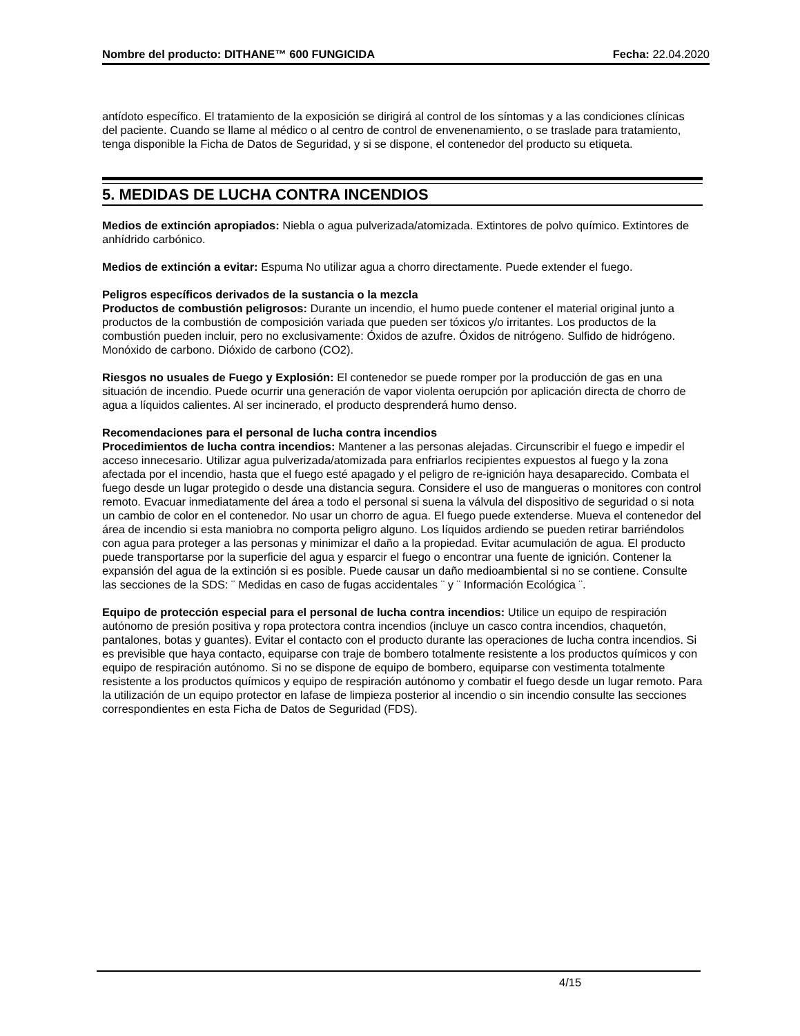Nombre del producto: DITHANE™ 600 FUNGICIDA Fecha: 22.04.2020
antídoto específico. El tratamiento de la exposición se dirigirá al control de los síntomas y a las condiciones clínicas del paciente. Cuando se llame al médico o al centro de control de envenenamiento, o se traslade para tratamiento, tenga disponible la Ficha de Datos de Seguridad, y si se dispone, el contenedor del producto su etiqueta.
5. MEDIDAS DE LUCHA CONTRA INCENDIOS
Medios de extinción apropiados: Niebla o agua pulverizada/atomizada. Extintores de polvo químico. Extintores de anhídrido carbónico.
Medios de extinción a evitar: Espuma No utilizar agua a chorro directamente. Puede extender el fuego.
Peligros específicos derivados de la sustancia o la mezcla
Productos de combustión peligrosos: Durante un incendio, el humo puede contener el material original junto a productos de la combustión de composición variada que pueden ser tóxicos y/o irritantes. Los productos de la combustión pueden incluir, pero no exclusivamente: Óxidos de azufre. Óxidos de nitrógeno. Sulfido de hidrógeno. Monóxido de carbono. Dióxido de carbono (CO2).
Riesgos no usuales de Fuego y Explosión: El contenedor se puede romper por la producción de gas en una situación de incendio. Puede ocurrir una generación de vapor violenta oerupción por aplicación directa de chorro de agua a líquidos calientes. Al ser incinerado, el producto desprenderá humo denso.
Recomendaciones para el personal de lucha contra incendios
Procedimientos de lucha contra incendios: Mantener a las personas alejadas. Circunscribir el fuego e impedir el acceso innecesario. Utilizar agua pulverizada/atomizada para enfriarlos recipientes expuestos al fuego y la zona afectada por el incendio, hasta que el fuego esté apagado y el peligro de re-ignición haya desaparecido. Combata el fuego desde un lugar protegido o desde una distancia segura. Considere el uso de mangueras o monitores con control remoto. Evacuar inmediatamente del área a todo el personal si suena la válvula del dispositivo de seguridad o si nota un cambio de color en el contenedor. No usar un chorro de agua. El fuego puede extenderse. Mueva el contenedor del área de incendio si esta maniobra no comporta peligro alguno. Los líquidos ardiendo se pueden retirar barriéndolos con agua para proteger a las personas y minimizar el daño a la propiedad. Evitar acumulación de agua. El producto puede transportarse por la superficie del agua y esparcir el fuego o encontrar una fuente de ignición. Contener la expansión del agua de la extinción si es posible. Puede causar un daño medioambiental si no se contiene. Consulte las secciones de la SDS: ¨ Medidas en caso de fugas accidentales ¨ y ¨ Información Ecológica ¨.
Equipo de protección especial para el personal de lucha contra incendios: Utilice un equipo de respiración autónomo de presión positiva y ropa protectora contra incendios (incluye un casco contra incendios, chaquetón, pantalones, botas y guantes). Evitar el contacto con el producto durante las operaciones de lucha contra incendios. Si es previsible que haya contacto, equiparse con traje de bombero totalmente resistente a los productos químicos y con equipo de respiración autónomo. Si no se dispone de equipo de bombero, equiparse con vestimenta totalmente resistente a los productos químicos y equipo de respiración autónomo y combatir el fuego desde un lugar remoto. Para la utilización de un equipo protector en lafase de limpieza posterior al incendio o sin incendio consulte las secciones correspondientes en esta Ficha de Datos de Seguridad (FDS).
4/15